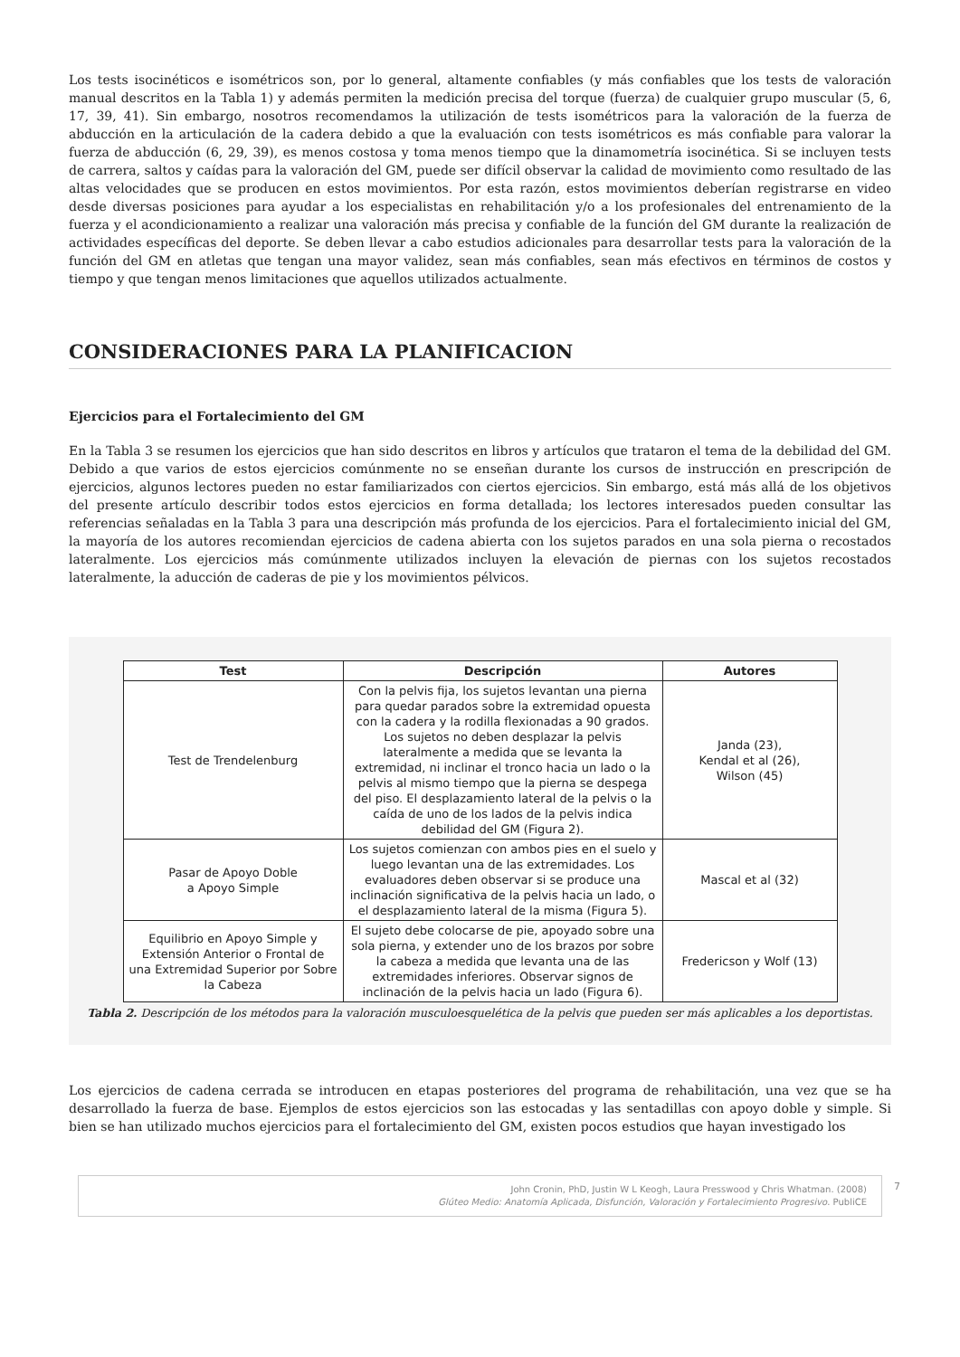Los tests isocinéticos e isométricos son, por lo general, altamente confiables (y más confiables que los tests de valoración manual descritos en la Tabla 1) y además permiten la medición precisa del torque (fuerza) de cualquier grupo muscular (5, 6, 17, 39, 41). Sin embargo, nosotros recomendamos la utilización de tests isométricos para la valoración de la fuerza de abducción en la articulación de la cadera debido a que la evaluación con tests isométricos es más confiable para valorar la fuerza de abducción (6, 29, 39), es menos costosa y toma menos tiempo que la dinamometría isocinética. Si se incluyen tests de carrera, saltos y caídas para la valoración del GM, puede ser difícil observar la calidad de movimiento como resultado de las altas velocidades que se producen en estos movimientos. Por esta razón, estos movimientos deberían registrarse en video desde diversas posiciones para ayudar a los especialistas en rehabilitación y/o a los profesionales del entrenamiento de la fuerza y el acondicionamiento a realizar una valoración más precisa y confiable de la función del GM durante la realización de actividades específicas del deporte. Se deben llevar a cabo estudios adicionales para desarrollar tests para la valoración de la función del GM en atletas que tengan una mayor validez, sean más confiables, sean más efectivos en términos de costos y tiempo y que tengan menos limitaciones que aquellos utilizados actualmente.
CONSIDERACIONES PARA LA PLANIFICACION
Ejercicios para el Fortalecimiento del GM
En la Tabla 3 se resumen los ejercicios que han sido descritos en libros y artículos que trataron el tema de la debilidad del GM. Debido a que varios de estos ejercicios comúnmente no se enseñan durante los cursos de instrucción en prescripción de ejercicios, algunos lectores pueden no estar familiarizados con ciertos ejercicios. Sin embargo, está más allá de los objetivos del presente artículo describir todos estos ejercicios en forma detallada; los lectores interesados pueden consultar las referencias señaladas en la Tabla 3 para una descripción más profunda de los ejercicios. Para el fortalecimiento inicial del GM, la mayoría de los autores recomiendan ejercicios de cadena abierta con los sujetos parados en una sola pierna o recostados lateralmente. Los ejercicios más comúnmente utilizados incluyen la elevación de piernas con los sujetos recostados lateralmente, la aducción de caderas de pie y los movimientos pélvicos.
| Test | Descripción | Autores |
| --- | --- | --- |
| Test de Trendelenburg | Con la pelvis fija, los sujetos levantan una pierna para quedar parados sobre la extremidad opuesta con la cadera y la rodilla flexionadas a 90 grados. Los sujetos no deben desplazar la pelvis lateralmente a medida que se levanta la extremidad, ni inclinar el tronco hacia un lado o la pelvis al mismo tiempo que la pierna se despega del piso. El desplazamiento lateral de la pelvis o la caída de uno de los lados de la pelvis indica debilidad del GM (Figura 2). | Janda (23), Kendal et al (26), Wilson (45) |
| Pasar de Apoyo Doble a Apoyo Simple | Los sujetos comienzan con ambos pies en el suelo y luego levantan una de las extremidades. Los evaluadores deben observar si se produce una inclinación significativa de la pelvis hacia un lado, o el desplazamiento lateral de la misma (Figura 5). | Mascal et al (32) |
| Equilibrio en Apoyo Simple y Extensión Anterior o Frontal de una Extremidad Superior por Sobre la Cabeza | El sujeto debe colocarse de pie, apoyado sobre una sola pierna, y extender uno de los brazos por sobre la cabeza a medida que levanta una de las extremidades inferiores. Observar signos de inclinación de la pelvis hacia un lado (Figura 6). | Fredericson y Wolf (13) |
Tabla 2. Descripción de los métodos para la valoración musculoesquelética de la pelvis que pueden ser más aplicables a los deportistas.
Los ejercicios de cadena cerrada se introducen en etapas posteriores del programa de rehabilitación, una vez que se ha desarrollado la fuerza de base. Ejemplos de estos ejercicios son las estocadas y las sentadillas con apoyo doble y simple. Si bien se han utilizado muchos ejercicios para el fortalecimiento del GM, existen pocos estudios que hayan investigado los
John Cronin, PhD, Justin W L Keogh, Laura Presswood y Chris Whatman. (2008)
Glúteo Medio: Anatomía Aplicada, Disfunción, Valoración y Fortalecimiento Progresivo. PubliCE
7